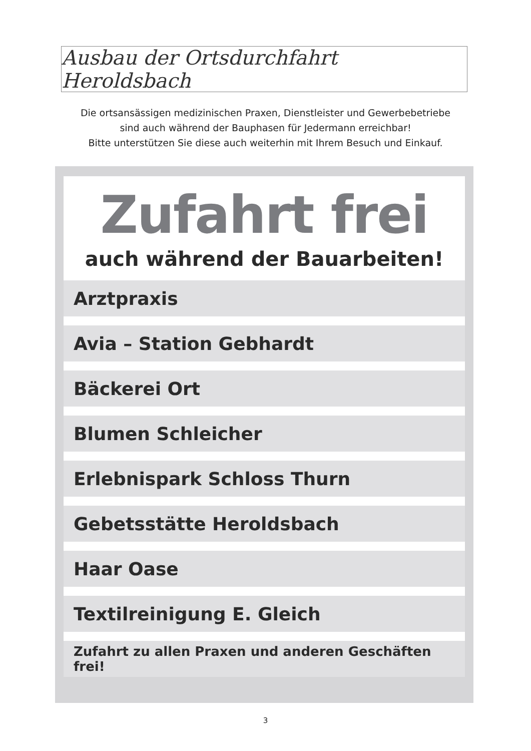Ausbau der Ortsdurchfahrt Heroldsbach
Die ortsansässigen medizinischen Praxen, Dienstleister und Gewerbebetriebe
sind auch während der Bauphasen für Jedermann erreichbar!
Bitte unterstützen Sie diese auch weiterhin mit Ihrem Besuch und Einkauf.
Zufahrt frei
auch während der Bauarbeiten!
Arztpraxis
Avia – Station Gebhardt
Bäckerei Ort
Blumen Schleicher
Erlebnispark Schloss Thurn
Gebetsstätte Heroldsbach
Haar Oase
Textilreinigung E. Gleich
Zufahrt zu allen Praxen und anderen Geschäften frei!
3